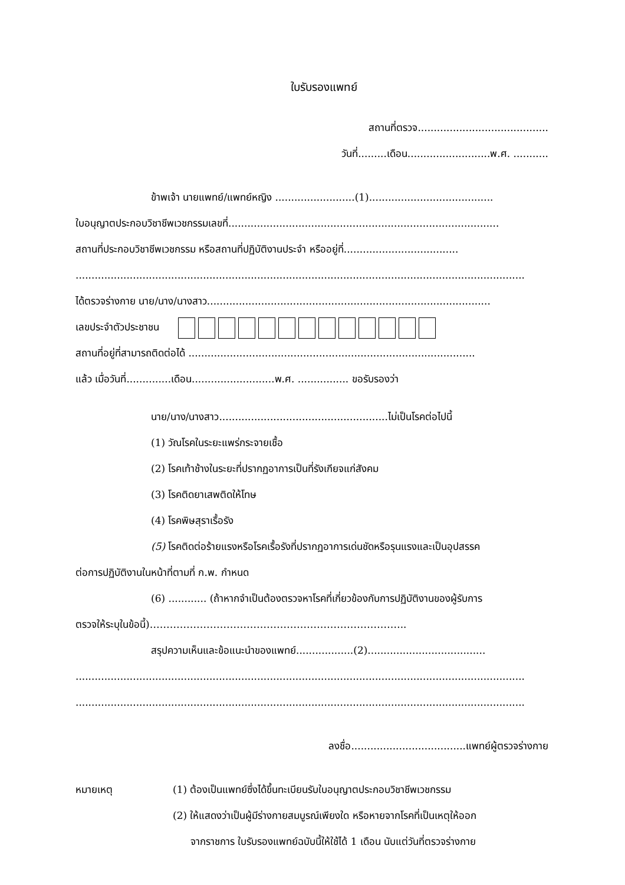ใบรับรองแพทย์
สถานที่ตรวจ.........................................
วันที่.........เดือน..........................พ.ศ. ...........
ข้าพเจ้า นายแพทย์/แพทย์หญิง .........................(1).......................................
ใบอนุญาตประกอบวิชาชีพเวชกรรมเลขที่.....................................................................................
สถานที่ประกอบวิชาชีพเวชกรรม หรือสถานที่ปฏิบัติงานประจำ หรืออยู่ที่....................................
.............................................................................................................................................
ได้ตรวจร่างกาย นาย/นาง/นางสาว.........................................................................................
เลขประจำตัวประชาชน
สถานที่อยู่ที่สามารถติดต่อได้ ..........................................................................................
แล้ว เมื่อวันที่..............เดือน..........................พ.ศ. ................ ขอรับรองว่า
นาย/นาง/นางสาว.....................................................ไม่เป็นโรคต่อไปนี้
(1) วัณโรคในระยะแพร่กระจายเชื้อ
(2) โรคเท้าช้างในระยะที่ปรากฏอาการเป็นที่รังเกียจแก่สังคม
(3) โรคติดยาเสพติดให้โทษ
(4) โรคพิษสุราเรื้อรัง
(5) โรคติดต่อร้ายแรงหรือโรคเรื้อรังที่ปรากฏอาการเด่นชัดหรือรุนแรงและเป็นอุปสรรค
ต่อการปฏิบัติงานในหน้าที่ตามที่ ก.พ. กำหนด
(6) ............ (ถ้าหากจำเป็นต้องตรวจหาโรคที่เกี่ยวข้องกับการปฏิบัติงานของผู้รับการ
ตรวจให้ระบุในข้อนี้)…………………………………………………………………..
สรุปความเห็นและข้อแนะนำของแพทย์..................(2).....................................
.............................................................................................................................................
.............................................................................................................................................
ลงชื่อ....................................แพทย์ผู้ตรวจร่างกาย
หมายเหตุ (1) ต้องเป็นแพทย์ซึ่งได้ขึ้นทะเบียนรับใบอนุญาตประกอบวิชาชีพเวชกรรม
(2) ให้แสดงว่าเป็นผู้มีร่างกายสมบูรณ์เพียงใด หรือหายจากโรคที่เป็นเหตุให้ออก
จากราชการ ใบรับรองแพทย์ฉบับนี้ให้ใช้ได้ 1 เดือน นับแต่วันที่ตรวจร่างกาย